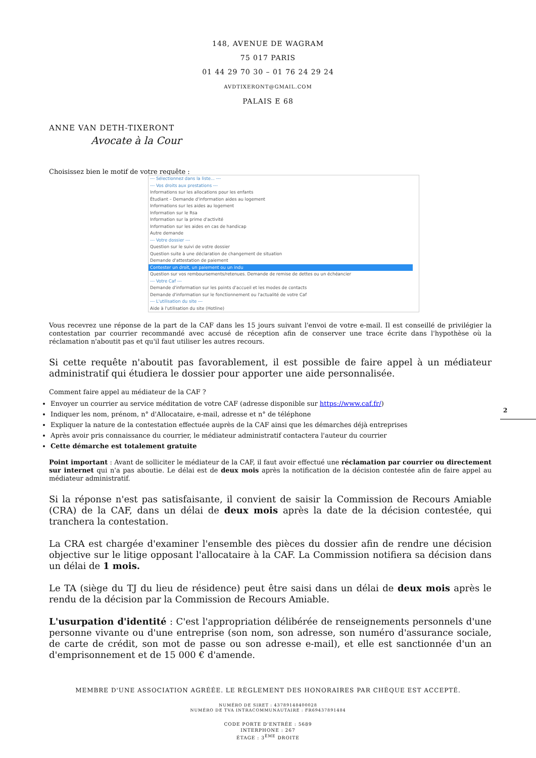148, AVENUE DE WAGRAM
75 017 PARIS
01 44 29 70 30 – 01 76 24 29 24
AVDTIXERONT@GMAIL.COM
PALAIS E 68
ANNE VAN DETH-TIXERONT
Avocate à la Cour
Choisissez bien le motif de votre requête :
--- Sélectionnez dans la liste... ---
--- Vos droits aux prestations ---
Informations sur les allocations pour les enfants
Étudiant – Demande d'information aides au logement
Informations sur les aides au logement
Information sur le Rsa
Information sur la prime d'activité
Information sur les aides en cas de handicap
Autre demande
--- Votre dossier ---
Question sur le suivi de votre dossier
Question suite à une déclaration de changement de situation
Demande d'attestation de paiement
Contester un droit, un paiement ou un indu
Question sur vos remboursements/retenues. Demande de remise de dettes ou un échéancier
--- Votre Caf ---
Demande d'information sur les points d'accueil et les modes de contacts
Demande d'information sur le fonctionnement ou l'actualité de votre Caf
--- L'utilisation du site ---
Aide à l'utilisation du site (Hotline)
Vous recevrez une réponse de la part de la CAF dans les 15 jours suivant l'envoi de votre e-mail. Il est conseillé de privilégier la contestation par courrier recommandé avec accusé de réception afin de conserver une trace écrite dans l'hypothèse où la réclamation n'aboutit pas et qu'il faut utiliser les autres recours.
Si cette requête n'aboutit pas favorablement, il est possible de faire appel à un médiateur administratif qui étudiera le dossier pour apporter une aide personnalisée.
Comment faire appel au médiateur de la CAF ?
Envoyer un courrier au service méditation de votre CAF (adresse disponible sur https://www.caf.fr/)
Indiquer les nom, prénom, n° d'Allocataire, e-mail, adresse et n° de téléphone
Expliquer la nature de la contestation effectuée auprès de la CAF ainsi que les démarches déjà entreprises
Après avoir pris connaissance du courrier, le médiateur administratif contactera l'auteur du courrier
Cette démarche est totalement gratuite
2
Point important : Avant de solliciter le médiateur de la CAF, il faut avoir effectué une réclamation par courrier ou directement sur internet qui n'a pas aboutie. Le délai est de deux mois après la notification de la décision contestée afin de faire appel au médiateur administratif.
Si la réponse n'est pas satisfaisante, il convient de saisir la Commission de Recours Amiable (CRA) de la CAF, dans un délai de deux mois après la date de la décision contestée, qui tranchera la contestation.
La CRA est chargée d'examiner l'ensemble des pièces du dossier afin de rendre une décision objective sur le litige opposant l'allocataire à la CAF. La Commission notifiera sa décision dans un délai de 1 mois.
Le TA (siège du TJ du lieu de résidence) peut être saisi dans un délai de deux mois après le rendu de la décision par la Commission de Recours Amiable.
L'usurpation d'identité : C'est l'appropriation délibérée de renseignements personnels d'une personne vivante ou d'une entreprise (son nom, son adresse, son numéro d'assurance sociale, de carte de crédit, son mot de passe ou son adresse e-mail), et elle est sanctionnée d'un an d'emprisonnement et de 15 000 € d'amende.
MEMBRE D'UNE ASSOCIATION AGRÉÉE. LE RÈGLEMENT DES HONORAIRES PAR CHÈQUE EST ACCEPTÉ.
NUMÉRO DE SIRET : 43789148400028
NUMÉRO DE TVA INTRACOMMUNAUTAIRE : FR69437891484
CODE PORTE D'ENTRÉE : 5689
INTERPHONE : 267
ÉTAGE : 3<sup>ÈME</sup> DROITE